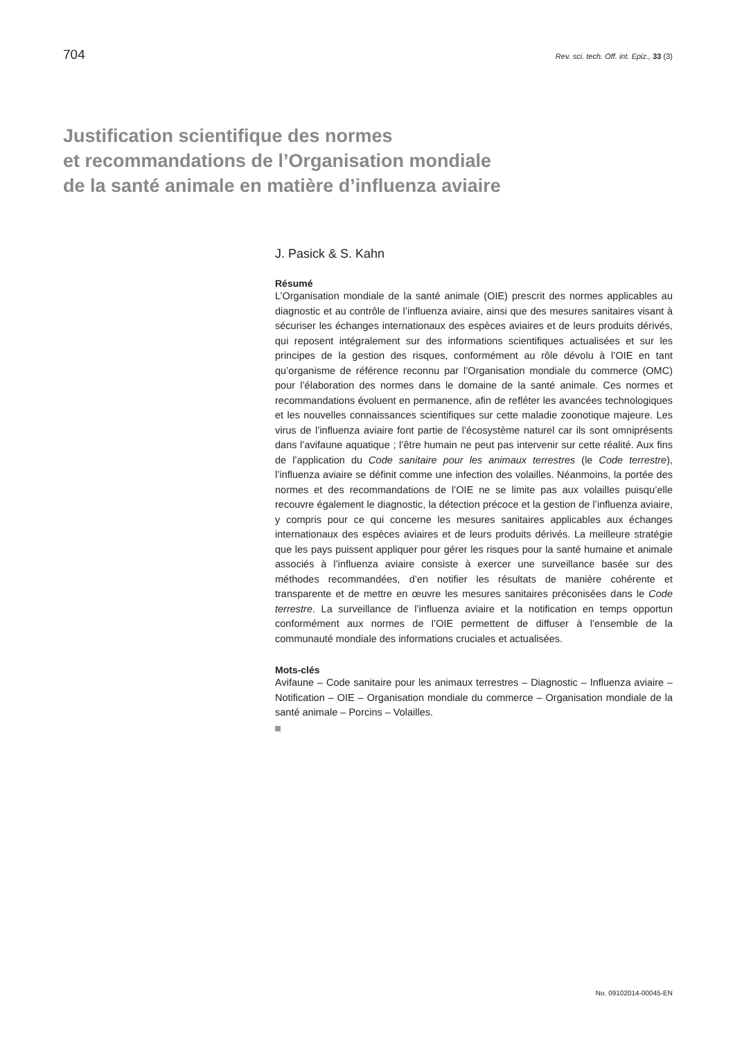704 Rev. sci. tech. Off. int. Epiz., 33 (3)
Justification scientifique des normes
et recommandations de l’Organisation mondiale
de la santé animale en matière d’influenza aviaire
J. Pasick & S. Kahn
Résumé
L’Organisation mondiale de la santé animale (OIE) prescrit des normes applicables au diagnostic et au contrôle de l’influenza aviaire, ainsi que des mesures sanitaires visant à sécuriser les échanges internationaux des espèces aviaires et de leurs produits dérivés, qui reposent intégralement sur des informations scientifiques actualisées et sur les principes de la gestion des risques, conformément au rôle dévolu à l’OIE en tant qu’organisme de référence reconnu par l’Organisation mondiale du commerce (OMC) pour l’élaboration des normes dans le domaine de la santé animale. Ces normes et recommandations évoluent en permanence, afin de refléter les avancées technologiques et les nouvelles connaissances scientifiques sur cette maladie zoonotique majeure. Les virus de l’influenza aviaire font partie de l’écosystème naturel car ils sont omniprésents dans l’avifaune aquatique ; l’être humain ne peut pas intervenir sur cette réalité. Aux fins de l’application du Code sanitaire pour les animaux terrestres (le Code terrestre), l’influenza aviaire se définit comme une infection des volailles. Néanmoins, la portée des normes et des recommandations de l’OIE ne se limite pas aux volailles puisqu’elle recouvre également le diagnostic, la détection précoce et la gestion de l’influenza aviaire, y compris pour ce qui concerne les mesures sanitaires applicables aux échanges internationaux des espèces aviaires et de leurs produits dérivés. La meilleure stratégie que les pays puissent appliquer pour gérer les risques pour la santé humaine et animale associés à l’influenza aviaire consiste à exercer une surveillance basée sur des méthodes recommandées, d’en notifier les résultats de manière cohérente et transparente et de mettre en œuvre les mesures sanitaires préconisées dans le Code terrestre. La surveillance de l’influenza aviaire et la notification en temps opportun conformément aux normes de l’OIE permettent de diffuser à l’ensemble de la communauté mondiale des informations cruciales et actualisées.
Mots-clés
Avifaune – Code sanitaire pour les animaux terrestres – Diagnostic – Influenza aviaire – Notification – OIE – Organisation mondiale du commerce – Organisation mondiale de la santé animale – Porcins – Volailles.
No. 09102014-00045-EN